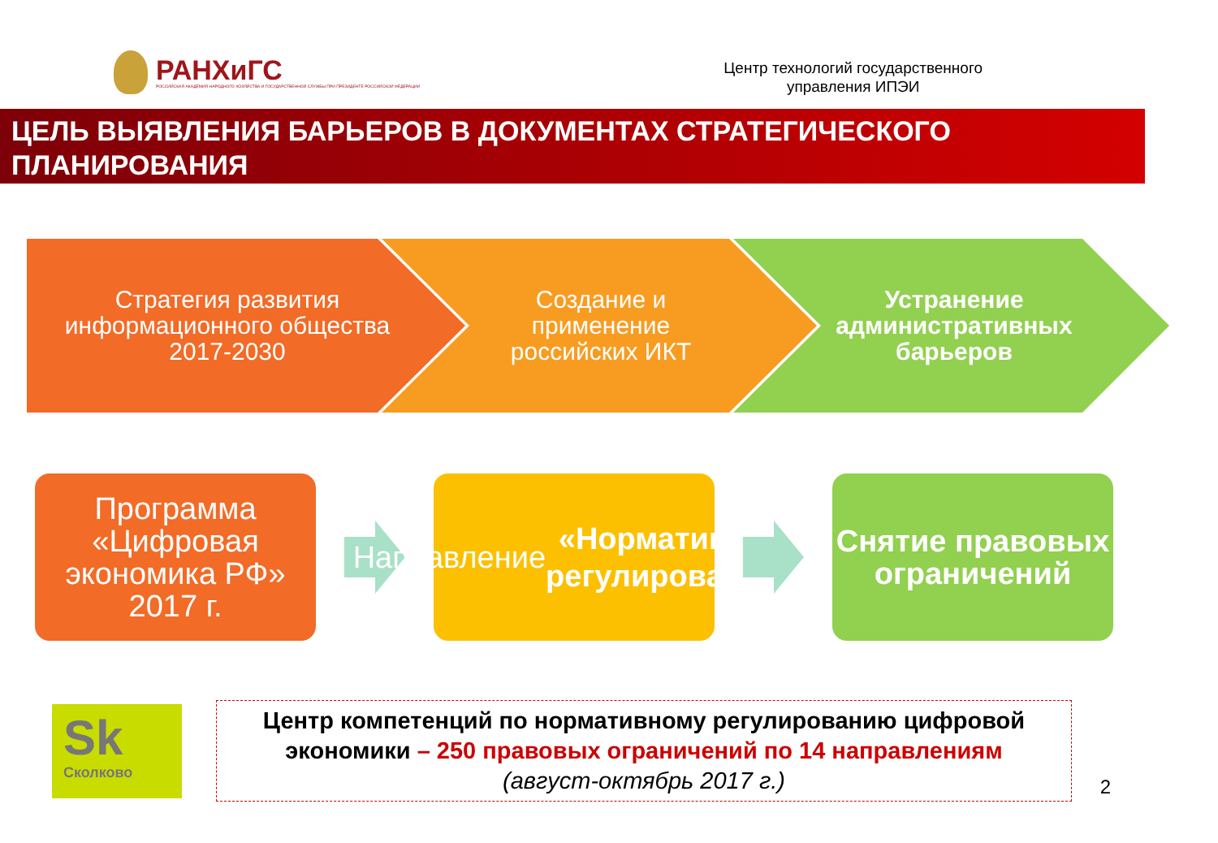РАНХиГС
РОССИЙСКАЯ АКАДЕМИЯ НАРОДНОГО ХОЗЯЙСТВА И ГОСУДАРСТВЕННОЙ СЛУЖБЫ ПРИ ПРЕЗИДЕНТЕ РОССИЙСКОЙ ФЕДЕРАЦИИ
Центр технологий государственного
управления ИПЭИ
ЦЕЛЬ ВЫЯВЛЕНИЯ БАРЬЕРОВ В ДОКУМЕНТАХ СТРАТЕГИЧЕСКОГО ПЛАНИРОВАНИЯ
Стратегия развития информационного общества 2017-2030
Создание и применение российских ИКТ
Устранение административных барьеров
Программа «Цифровая экономика РФ» 2017 г.
Направление
«Нормативное регулирование»
Снятие правовых ограничений
Sk
Сколково
Центр компетенций по нормативному регулированию цифровой экономики – 250 правовых ограничений по 14 направлениям
(август-октябрь 2017 г.)
2